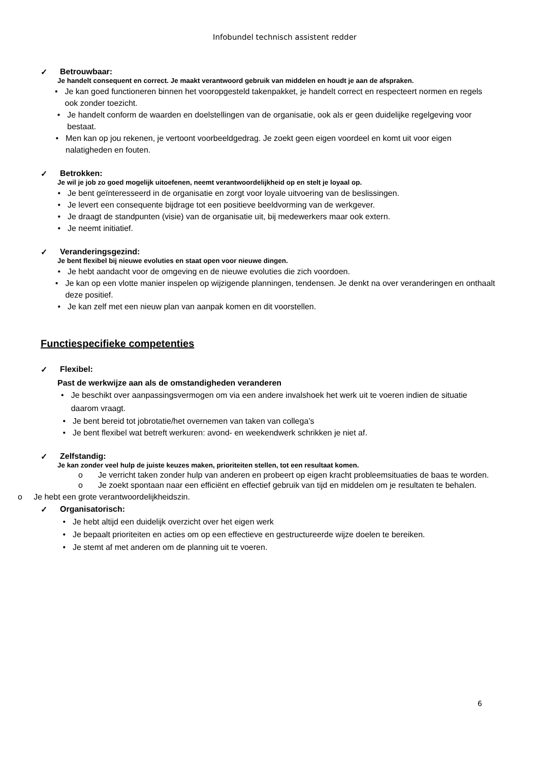Infobundel technisch assistent redder
✓ Betrouwbaar:
Je handelt consequent en correct. Je maakt verantwoord gebruik van middelen en houdt je aan de afspraken.
• Je kan goed functioneren binnen het vooropgesteld takenpakket, je handelt correct en respecteert normen en regels ook zonder toezicht.
• Je handelt conform de waarden en doelstellingen van de organisatie, ook als er geen duidelijke regelgeving voor bestaat.
• Men kan op jou rekenen, je vertoont voorbeeldgedrag. Je zoekt geen eigen voordeel en komt uit voor eigen nalatigheden en fouten.
✓ Betrokken:
Je wil je job zo goed mogelijk uitoefenen, neemt verantwoordelijkheid op en stelt je loyaal op.
• Je bent geïnteresseerd in de organisatie en zorgt voor loyale uitvoering van de beslissingen.
• Je levert een consequente bijdrage tot een positieve beeldvorming van de werkgever.
• Je draagt de standpunten (visie) van de organisatie uit, bij medewerkers maar ook extern.
• Je neemt initiatief.
✓ Veranderingsgezind:
Je bent flexibel bij nieuwe evoluties en staat open voor nieuwe dingen.
• Je hebt aandacht voor de omgeving en de nieuwe evoluties die zich voordoen.
• Je kan op een vlotte manier inspelen op wijzigende planningen, tendensen. Je denkt na over veranderingen en onthaalt deze positief.
• Je kan zelf met een nieuw plan van aanpak komen en dit voorstellen.
Functiespecifieke competenties
✓ Flexibel:
Past de werkwijze aan als de omstandigheden veranderen
• Je beschikt over aanpassingsvermogen om via een andere invalshoek het werk uit te voeren indien de situatie daarom vraagt.
• Je bent bereid tot jobrotatie/het overnemen van taken van collega’s
• Je bent flexibel wat betreft werkuren: avond- en weekendwerk schrikken je niet af.
✓ Zelfstandig:
Je kan zonder veel hulp de juiste keuzes maken, prioriteiten stellen, tot een resultaat komen.
o Je verricht taken zonder hulp van anderen en probeert op eigen kracht probleemsituaties de baas te worden.
o Je zoekt spontaan naar een efficiënt en effectief gebruik van tijd en middelen om je resultaten te behalen.
o Je hebt een grote verantwoordelijkheidszin.
✓ Organisatorisch:
• Je hebt altijd een duidelijk overzicht over het eigen werk
• Je bepaalt prioriteiten en acties om op een effectieve en gestructureerde wijze doelen te bereiken.
• Je stemt af met anderen om de planning uit te voeren.
6